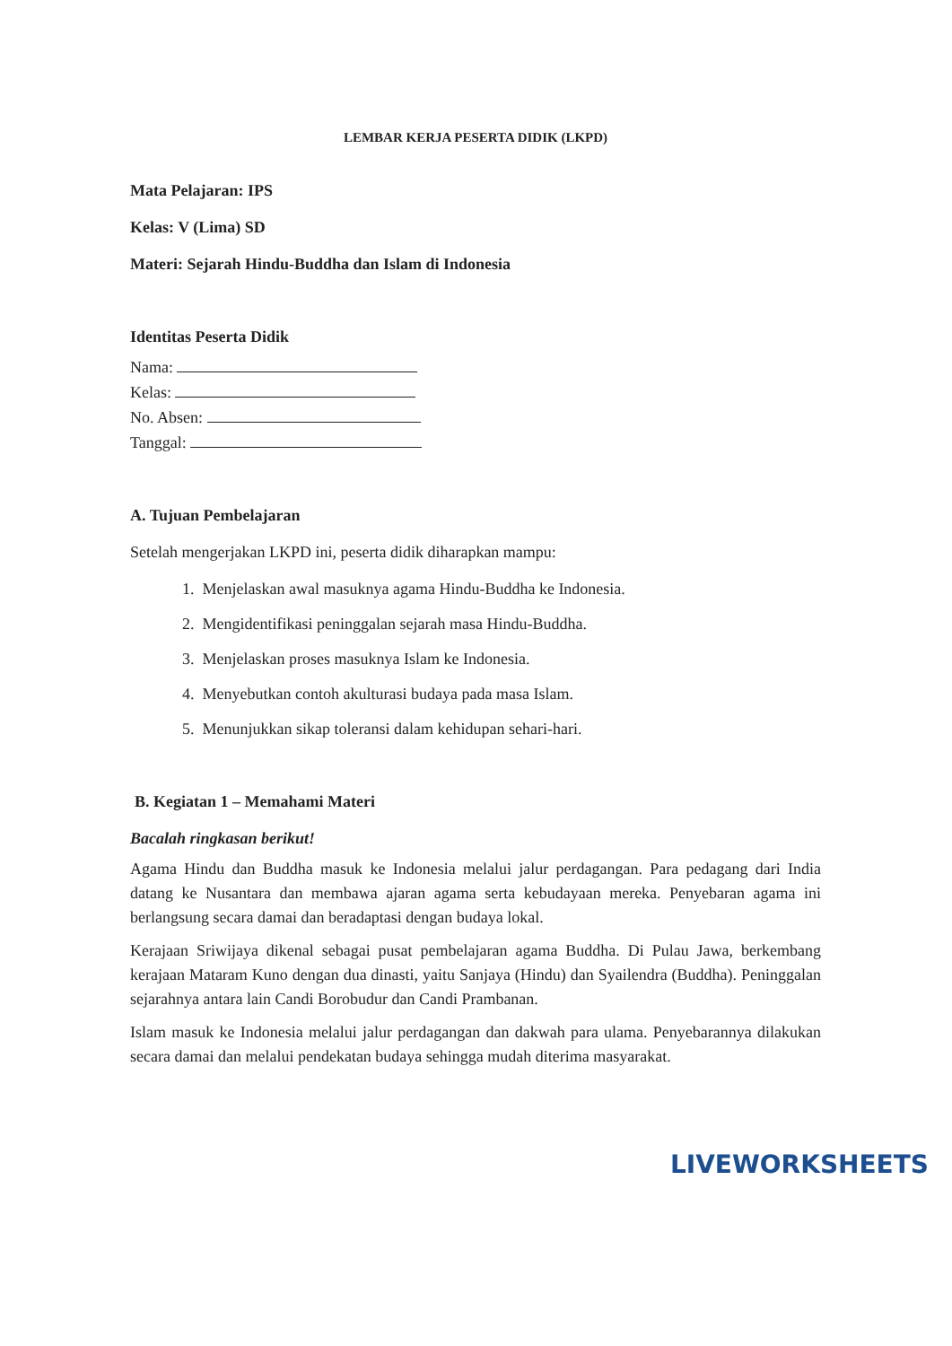LEMBAR KERJA PESERTA DIDIK (LKPD)
Mata Pelajaran: IPS
Kelas: V (Lima) SD
Materi: Sejarah Hindu-Buddha dan Islam di Indonesia
Identitas Peserta Didik
Nama:
Kelas:
No. Absen:
Tanggal:
A. Tujuan Pembelajaran
Setelah mengerjakan LKPD ini, peserta didik diharapkan mampu:
1. Menjelaskan awal masuknya agama Hindu-Buddha ke Indonesia.
2. Mengidentifikasi peninggalan sejarah masa Hindu-Buddha.
3. Menjelaskan proses masuknya Islam ke Indonesia.
4. Menyebutkan contoh akulturasi budaya pada masa Islam.
5. Menunjukkan sikap toleransi dalam kehidupan sehari-hari.
B. Kegiatan 1 – Memahami Materi
Bacalah ringkasan berikut!
Agama Hindu dan Buddha masuk ke Indonesia melalui jalur perdagangan. Para pedagang dari India datang ke Nusantara dan membawa ajaran agama serta kebudayaan mereka. Penyebaran agama ini berlangsung secara damai dan beradaptasi dengan budaya lokal.
Kerajaan Sriwijaya dikenal sebagai pusat pembelajaran agama Buddha. Di Pulau Jawa, berkembang kerajaan Mataram Kuno dengan dua dinasti, yaitu Sanjaya (Hindu) dan Syailendra (Buddha). Peninggalan sejarahnya antara lain Candi Borobudur dan Candi Prambanan.
Islam masuk ke Indonesia melalui jalur perdagangan dan dakwah para ulama. Penyebarannya dilakukan secara damai dan melalui pendekatan budaya sehingga mudah diterima masyarakat.
LIVEWORKSHEETS